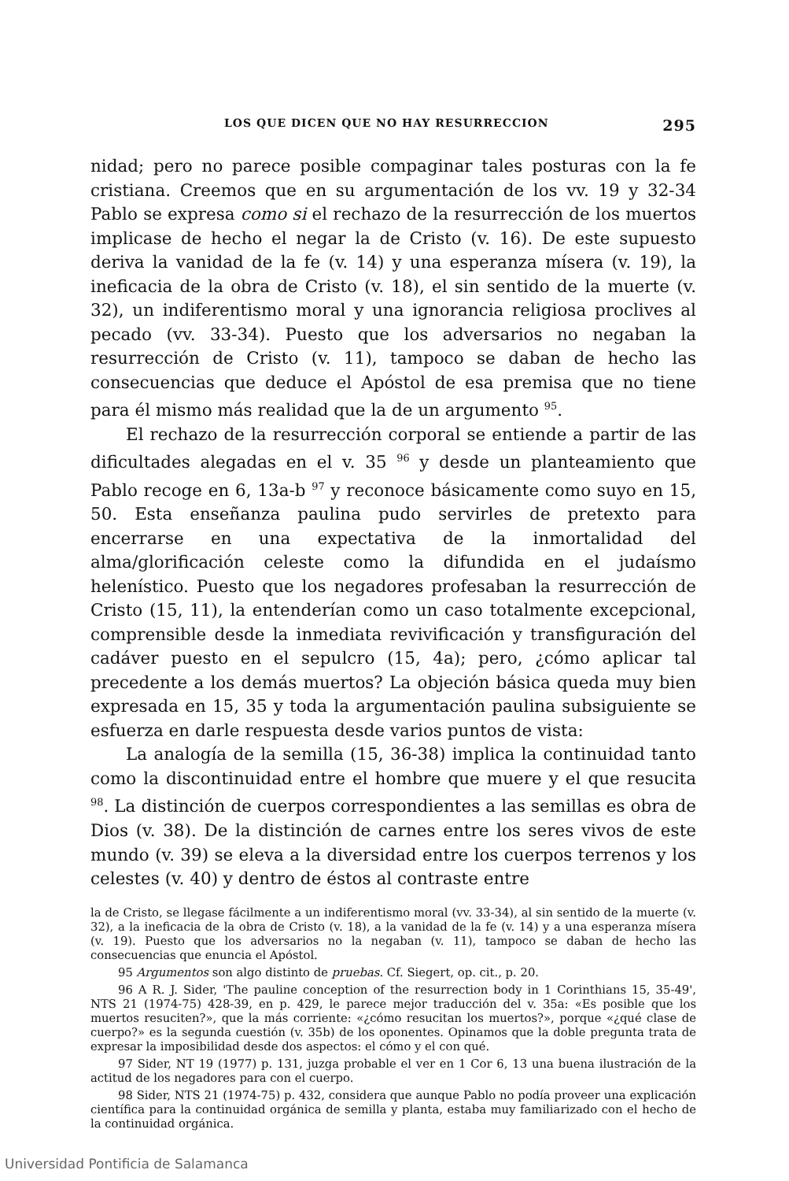LOS QUE DICEN QUE NO HAY RESURRECCION 295
nidad; pero no parece posible compaginar tales posturas con la fe cristiana. Creemos que en su argumentación de los vv. 19 y 32-34 Pablo se expresa como si el rechazo de la resurrección de los muertos implicase de hecho el negar la de Cristo (v. 16). De este supuesto deriva la vanidad de la fe (v. 14) y una esperanza mísera (v. 19), la ineficacia de la obra de Cristo (v. 18), el sin sentido de la muerte (v. 32), un indiferentismo moral y una ignorancia religiosa proclives al pecado (vv. 33-34). Puesto que los adversarios no negaban la resurrección de Cristo (v. 11), tampoco se daban de hecho las consecuencias que deduce el Apóstol de esa premisa que no tiene para él mismo más realidad que la de un argumento <sup>95</sup>.
El rechazo de la resurrección corporal se entiende a partir de las dificultades alegadas en el v. 35 <sup>96</sup> y desde un planteamiento que Pablo recoge en 6, 13a-b <sup>97</sup> y reconoce básicamente como suyo en 15, 50. Esta enseñanza paulina pudo servirles de pretexto para encerrarse en una expectativa de la inmortalidad del alma/glorificación celeste como la difundida en el judaísmo helenístico. Puesto que los negadores profesaban la resurrección de Cristo (15, 11), la entenderían como un caso totalmente excepcional, comprensible desde la inmediata revivificación y transfiguración del cadáver puesto en el sepulcro (15, 4a); pero, ¿cómo aplicar tal precedente a los demás muertos? La objeción básica queda muy bien expresada en 15, 35 y toda la argumentación paulina subsiguiente se esfuerza en darle respuesta desde varios puntos de vista:
La analogía de la semilla (15, 36-38) implica la continuidad tanto como la discontinuidad entre el hombre que muere y el que resucita <sup>98</sup>. La distinción de cuerpos correspondientes a las semillas es obra de Dios (v. 38). De la distinción de carnes entre los seres vivos de este mundo (v. 39) se eleva a la diversidad entre los cuerpos terrenos y los celestes (v. 40) y dentro de éstos al contraste entre
la de Cristo, se llegase fácilmente a un indiferentismo moral (vv. 33-34), al sin sentido de la muerte (v. 32), a la ineficacia de la obra de Cristo (v. 18), a la vanidad de la fe (v. 14) y a una esperanza mísera (v. 19). Puesto que los adversarios no la negaban (v. 11), tampoco se daban de hecho las consecuencias que enuncia el Apóstol.
95 Argumentos son algo distinto de pruebas. Cf. Siegert, op. cit., p. 20.
96 A R. J. Sider, 'The pauline conception of the resurrection body in 1 Corinthians 15, 35-49', NTS 21 (1974-75) 428-39, en p. 429, le parece mejor traducción del v. 35a: «Es posible que los muertos resuciten?», que la más corriente: «¿cómo resucitan los muertos?», porque «¿qué clase de cuerpo?» es la segunda cuestión (v. 35b) de los oponentes. Opinamos que la doble pregunta trata de expresar la imposibilidad desde dos aspectos: el cómo y el con qué.
97 Sider, NT 19 (1977) p. 131, juzga probable el ver en 1 Cor 6, 13 una buena ilustración de la actitud de los negadores para con el cuerpo.
98 Sider, NTS 21 (1974-75) p. 432, considera que aunque Pablo no podía proveer una explicación científica para la continuidad orgánica de semilla y planta, estaba muy familiarizado con el hecho de la continuidad orgánica.
Universidad Pontificia de Salamanca